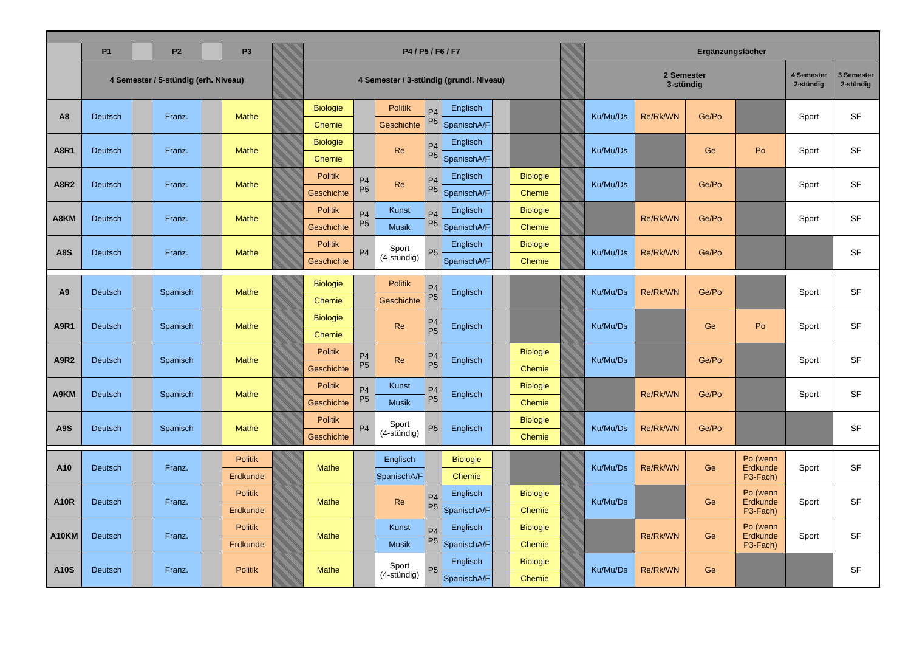| | P1 | | P2 | | P3 | | P4 / P5 / F6 / F7 | | | | | | | | Ergänzungsfächer | | | | | |
| --- | --- | --- | --- | --- | --- | --- | --- | --- | --- | --- | --- | --- | --- | --- | --- | --- | --- | --- | --- | --- |
| | 4 Semester / 5-stündig (erh. Niveau) | | | | | | 4 Semester / 3-stündig (grundl. Niveau) | | | | | | | | 2 Semester 3-stündig | | | | 4 Semester 2-stündig | 3 Semester 2-stündig |
| A8 | Deutsch | | Franz. | | Mathe | | Biologie | | Politik | P4 P5 | Englisch | | | | Ku/Mu/Ds | Re/Rk/WN | Ge/Po | | Sport | SF |
| | | | | | | | Chemie | | Geschichte | | SpanischA/F | | | | | | | | | |
| A8R1 | Deutsch | | Franz. | | Mathe | | Biologie | | Re | P4 P5 | Englisch | | | | Ku/Mu/Ds | | Ge | Po | Sport | SF |
| | | | | | | | Chemie | | | | SpanischA/F | | | | | | | | | |
| A8R2 | Deutsch | | Franz. | | Mathe | | Politik | P4 P5 | Re | P4 P5 | Englisch | | Biologie | | Ku/Mu/Ds | | Ge/Po | | Sport | SF |
| | | | | | | | Geschichte | | | | SpanischA/F | | Chemie | | | | | | | |
| A8KM | Deutsch | | Franz. | | Mathe | | Politik | P4 P5 | Kunst | P4 P5 | Englisch | | Biologie | | | Re/Rk/WN | Ge/Po | | Sport | SF |
| | | | | | | | Geschichte | | Musik | | SpanischA/F | | Chemie | | | | | | | |
| A8S | Deutsch | | Franz. | | Mathe | | Politik | P4 | Sport (4-stündig) | P5 | Englisch | | Biologie | | Ku/Mu/Ds | Re/Rk/WN | Ge/Po | | | SF |
| | | | | | | | Geschichte | | | | SpanischA/F | | Chemie | | | | | | | |
| A9 | Deutsch | | Spanisch | | Mathe | | Biologie | | Politik | P4 P5 | Englisch | | | | Ku/Mu/Ds | Re/Rk/WN | Ge/Po | | Sport | SF |
| | | | | | | | Chemie | | Geschichte | | | | | | | | | | | |
| A9R1 | Deutsch | | Spanisch | | Mathe | | Biologie | | Re | P4 P5 | Englisch | | | | Ku/Mu/Ds | | Ge | Po | Sport | SF |
| | | | | | | | Chemie | | | | | | | | | | | | | |
| A9R2 | Deutsch | | Spanisch | | Mathe | | Politik | P4 P5 | Re | P4 P5 | Englisch | | Biologie | | Ku/Mu/Ds | | Ge/Po | | Sport | SF |
| | | | | | | | Geschichte | | | | | | Chemie | | | | | | | |
| A9KM | Deutsch | | Spanisch | | Mathe | | Politik | P4 P5 | Kunst | P4 P5 | Englisch | | Biologie | | | Re/Rk/WN | Ge/Po | | Sport | SF |
| | | | | | | | Geschichte | | Musik | | | | Chemie | | | | | | | |
| A9S | Deutsch | | Spanisch | | Mathe | | Politik | P4 | Sport (4-stündig) | P5 | Englisch | | Biologie | | Ku/Mu/Ds | Re/Rk/WN | Ge/Po | | | SF |
| | | | | | | | Geschichte | | | | | | Chemie | | | | | | | |
| A10 | Deutsch | | Franz. | | Politik | | Mathe | | Englisch | | Biologie | | | | Ku/Mu/Ds | Re/Rk/WN | Ge | Po (wenn Erdkunde P3-Fach) | Sport | SF |
| | | | | | Erdkunde | | | | SpanischA/F | | Chemie | | | | | | | | | |
| A10R | Deutsch | | Franz. | | Politik | | Mathe | | Re | P4 P5 | Englisch | | Biologie | | Ku/Mu/Ds | | Ge | Po (wenn Erdkunde P3-Fach) | Sport | SF |
| | | | | | Erdkunde | | | | | | SpanischA/F | | Chemie | | | | | | | |
| A10KM | Deutsch | | Franz. | | Politik | | Mathe | | Kunst | P4 P5 | Englisch | | Biologie | | | Re/Rk/WN | Ge | Po (wenn Erdkunde P3-Fach) | Sport | SF |
| | | | | | Erdkunde | | | | Musik | | SpanischA/F | | Chemie | | | | | | | |
| A10S | Deutsch | | Franz. | | Politik | | Mathe | | Sport (4-stündig) | P5 | Englisch | | Biologie | | Ku/Mu/Ds | Re/Rk/WN | Ge | | | SF |
| | | | | | | | | | | | SpanischA/F | | Chemie | | | | | | | |